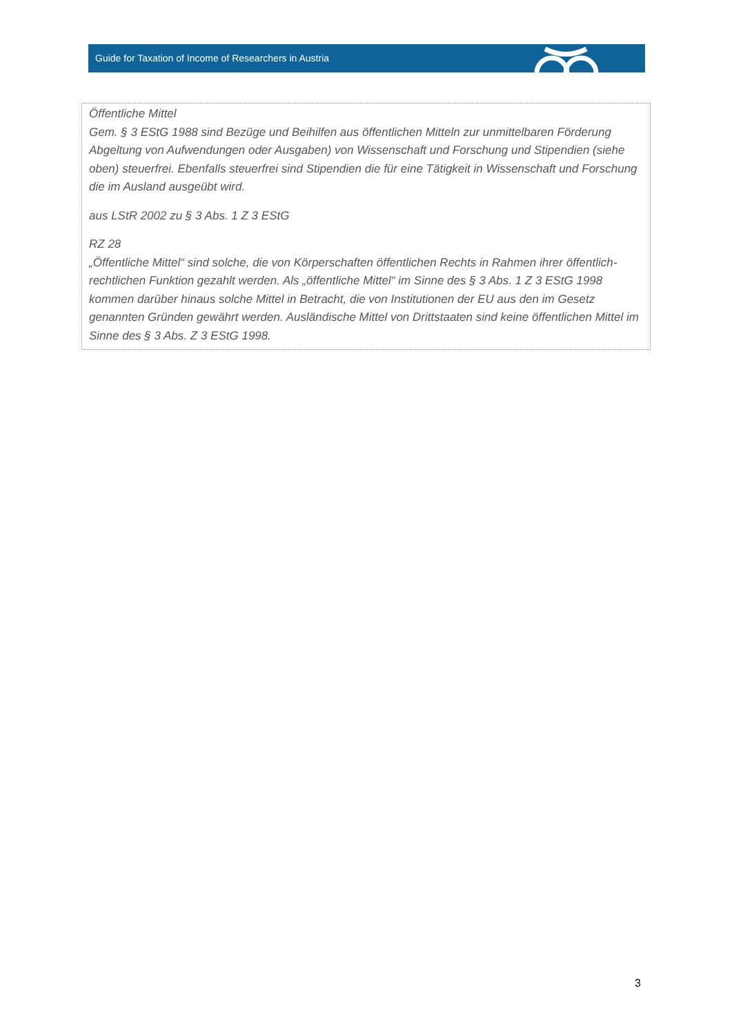Guide for Taxation of Income of Researchers in Austria
Öffentliche Mittel
Gem. § 3 EStG 1988 sind Bezüge und Beihilfen aus öffentlichen Mitteln zur unmittelbaren Förderung Abgeltung von Aufwendungen oder Ausgaben) von Wissenschaft und Forschung und Stipendien (siehe oben) steuerfrei. Ebenfalls steuerfrei sind Stipendien die für eine Tätigkeit in Wissenschaft und Forschung die im Ausland ausgeübt wird.
aus LStR 2002 zu § 3 Abs. 1 Z 3 EStG
RZ 28
„Öffentliche Mittel“ sind solche, die von Körperschaften öffentlichen Rechts in Rahmen ihrer öffentlich-rechtlichen Funktion gezahlt werden. Als „öffentliche Mittel“ im Sinne des § 3 Abs. 1 Z 3 EStG 1998 kommen darüber hinaus solche Mittel in Betracht, die von Institutionen der EU aus den im Gesetz genannten Gründen gewährt werden. Ausländische Mittel von Drittstaaten sind keine öffentlichen Mittel im Sinne des § 3 Abs. Z 3 EStG 1998.
3